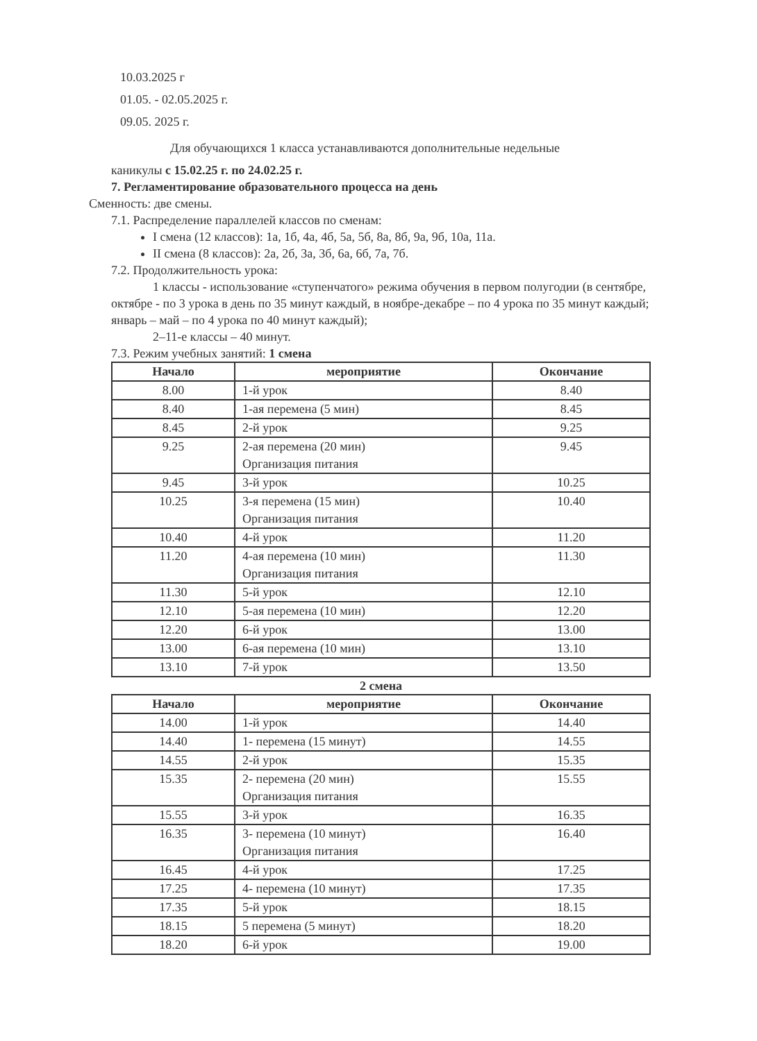10.03.2025 г
01.05. - 02.05.2025 г.
09.05. 2025 г.
Для обучающихся 1 класса устанавливаются дополнительные недельные
каникулы с 15.02.25 г. по 24.02.25 г.
7. Регламентирование образовательного процесса на день
Сменность: две смены.
7.1. Распределение параллелей классов по сменам:
I смена (12 классов): 1а, 1б, 4а, 4б, 5а, 5б, 8а, 8б, 9а, 9б, 10а, 11а.
II смена (8 классов): 2а, 2б, 3а, 3б, 6а, 6б, 7а, 7б.
7.2. Продолжительность урока:
1 классы - использование «ступенчатого» режима обучения в первом полугодии (в сентябре, октябре - по 3 урока в день по 35 минут каждый, в ноябре-декабре – по 4 урока по 35 минут каждый; январь – май – по 4 урока по 40 минут каждый);
2–11-е классы – 40 минут.
7.3. Режим учебных занятий: 1 смена
| Начало | мероприятие | Окончание |
| --- | --- | --- |
| 8.00 | 1-й урок | 8.40 |
| 8.40 | 1-ая перемена (5 мин) | 8.45 |
| 8.45 | 2-й урок | 9.25 |
| 9.25 | 2-ая перемена (20 мин) Организация питания | 9.45 |
| 9.45 | 3-й урок | 10.25 |
| 10.25 | 3-я перемена (15 мин) Организация питания | 10.40 |
| 10.40 | 4-й урок | 11.20 |
| 11.20 | 4-ая перемена (10 мин) Организация питания | 11.30 |
| 11.30 | 5-й урок | 12.10 |
| 12.10 | 5-ая перемена (10 мин) | 12.20 |
| 12.20 | 6-й урок | 13.00 |
| 13.00 | 6-ая перемена (10 мин) | 13.10 |
| 13.10 | 7-й урок | 13.50 |
2 смена
| Начало | мероприятие | Окончание |
| --- | --- | --- |
| 14.00 | 1-й урок | 14.40 |
| 14.40 | 1- перемена (15 минут) | 14.55 |
| 14.55 | 2-й урок | 15.35 |
| 15.35 | 2- перемена (20 мин) Организация питания | 15.55 |
| 15.55 | 3-й урок | 16.35 |
| 16.35 | 3- перемена (10 минут) Организация питания | 16.40 |
| 16.45 | 4-й урок | 17.25 |
| 17.25 | 4- перемена (10 минут) | 17.35 |
| 17.35 | 5-й урок | 18.15 |
| 18.15 | 5 перемена (5 минут) | 18.20 |
| 18.20 | 6-й урок | 19.00 |